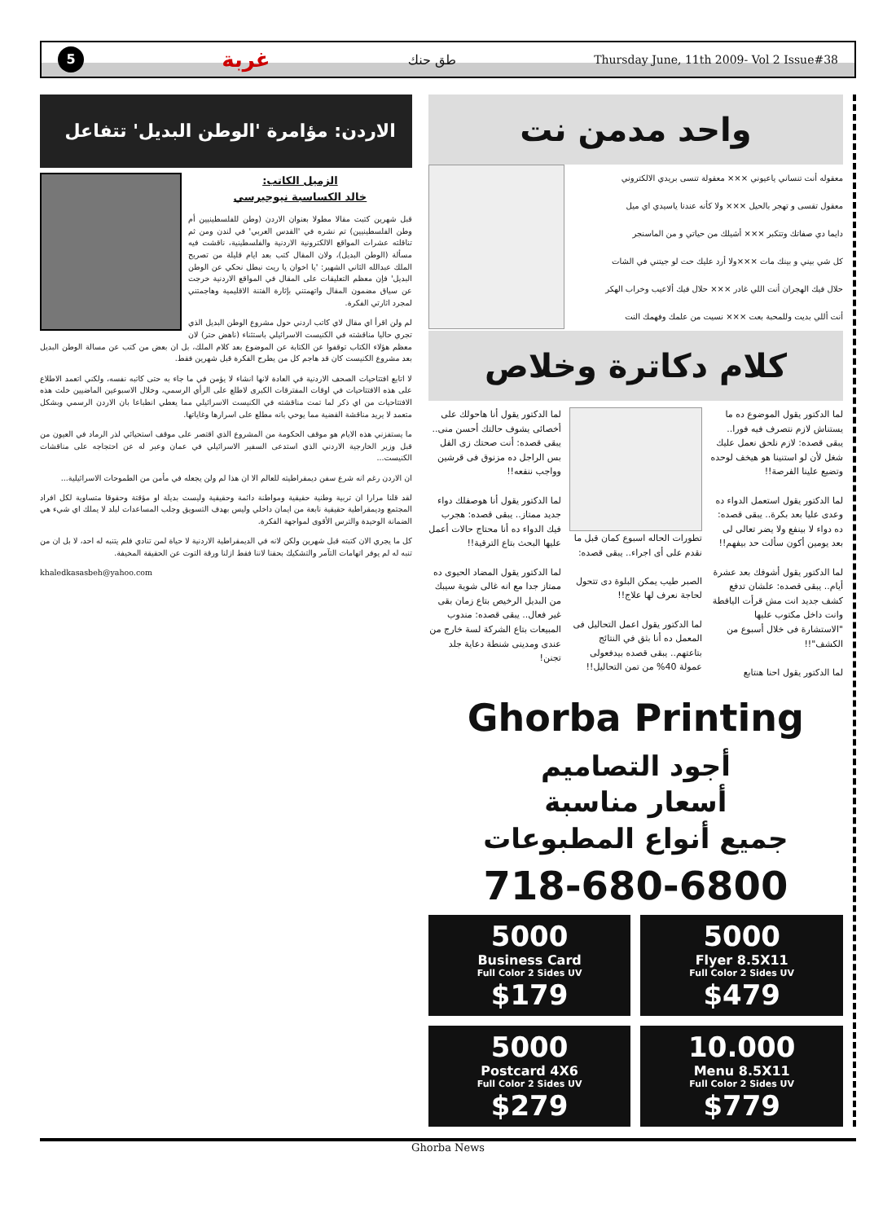5
غربة
طق حنك
Thursday June, 11th 2009- Vol 2 Issue#38
الاردن: مؤامرة 'الوطن البديل' تتفاعل
الزميل الكاتب:
خالد الكساسبة نيوجيرسي
قبل شهرين كتبت مقالا مطولا بعنوان الاردن (وطن للفلسطينيين أم وطن الفلسطينيين) تم نشره في 'القدس العربي' في لندن ومن ثم تناقلته عشرات المواقع الالكترونية الاردنية والفلسطينية، ناقشت فيه مسألة (الوطن البديل)، ولان المقال كتب بعد ايام قليلة من تصريح الملك عبدالله الثاني الشهير: 'يا اخوان يا ريت نبطل نحكي عن الوطن البديل' فإن معظم التعليقات على المقال في المواقع الاردنية خرجت عن سياق مضمون المقال واتهمتني بإثارة الفتنة الاقليمية وهاجمتني لمجرد اثارتي الفكرة.
لم ولن اقرأ اي مقال لاي كاتب اردني حول مشروع الوطن البديل الذي تجري حاليا مناقشته في الكنيست الاسرائيلي باستثناء (ناهض حتر) لان معظم هؤلاء الكتاب توقفوا عن الكتابة عن الموضوع بعد كلام الملك، بل ان بعض من كتب عن مسالة الوطن البديل بعد مشروع الكنيست كان قد هاجم كل من يطرح الفكرة قبل شهرين فقط.
لا اتابع افتتاحيات الصحف الاردنية في العادة لانها انشاء لا يؤمن في ما جاء به حتى كاتبه نفسه، ولكني اتعمد الاطلاع على هذه الافتتاحيات في اوقات المفترقات الكبرى لاطلع على الرأي الرسمي، وخلال الاسبوعين الماضيين خلت هذه الافتتاحيات من اي ذكر لما تمت مناقشته في الكنيست الاسرائيلي مما يعطي انطباعا بان الاردن الرسمي وبشكل متعمد لا يريد مناقشة القضية مما يوحي بانه مطلع على اسرارها وغاياتها.
ما يستفزني هذه الايام هو موقف الحكومة من المشروع الذي اقتصر على موقف استحيائي لذر الرماد في العيون من قبل وزير الخارجية الاردني الذي استدعى السفير الاسرائيلي في عمان وعبر له عن احتجاجه على مناقشات الكنيست...
ان الاردن رغم انه شرع سفن ديمقراطيته للعالم الا ان هذا لم ولن يجعله في مأمن من الطموحات الاسرائيلية...
لقد قلنا مرارا ان تربية وطنية حقيقية ومواطنة دائمة وحقيقية وليست بديلة او مؤقتة وحقوقا متساوية لكل افراد المجتمع وديمقراطية حقيقية نابعة من ايمان داخلي وليس بهدف التسويق وجلب المساعدات لبلد لا يملك اي شيء هي الضمانة الوحيدة والترس الأقوى لمواجهة الفكرة.
كل ما يجري الان كتبته قبل شهرين ولكن لانه في الديمقراطية الاردنية لا حياة لمن تنادي فلم يتنبه له احد، لا بل ان من تنبه له لم يوفر اتهامات التآمر والتشكيك بحقنا لاننا فقط ازلنا ورقة التوت عن الحقيقة المخيفة.
khaledkasasbeh@yahoo.com
واحد مدمن نت
معقوله أنت تنساني ياعيوني ××× معقولة تنسى بريدي الالكتروني
معقول تقسى و تهجر بالحيل ××× ولا كأنه عندنا ياسيدي اي ميل
دايما دي صفاتك وتتكبر ××× أشيلك من حياتي و من الماسنجر
كل شي بيني و بينك مات ×××ولا أرد عليك حت لو جيتني في الشات
حلال فيك الهجران أنت اللي غادر ××× حلال فيك ألاعيب وخراب الهكر
أنت أللي بديت وللمحبة بعت ××× نسيت من علمك وفهمك النت
كلام دكاترة وخلاص
لما الدكتور يقول الموضوع ده ما يستناش لازم نتصرف فيه فورا.. يبقى قصده: لازم نلحق نعمل عليك شغل لأن لو استنينا هو هيخف لوحده وتضيع علينا الفرصة!!
لما الدكتور يقول استعمل الدواء ده وعدى عليا بعد بكرة.. يبقى قصده: ده دواء لا بينفع ولا يضر تعالى لى بعد يومين أكون سألت حد بيفهم!!
لما الدكتور يقول أشوفك بعد عشرة أيام.. يبقى قصده: علشان تدفع كشف جديد انت مش قرأت اليافطة وانت داخل مكتوب عليها "الاستشارة فى خلال أسبوع من الكشف"!!
لما الدكتور يقول احنا هنتابع
تطورات الحاله اسبوع كمان قبل ما نقدم على أى اجراء.. يبقى قصده:
الصبر طيب يمكن البلوة دى تتحول لحاجة نعرف لها علاج!!
لما الدكتور يقول اعمل التحاليل فى المعمل ده أنا بثق في النتائج بتاعتهم.. يبقى قصده بيدفعولى عمولة 40% من تمن التحاليل!!
لما الدكتور يقول أنا هاحولك على أخصائى يشوف حالتك أحسن منى.. يبقى قصده: أنت صحتك زى الفل بس الراجل ده مزنوق فى قرشين وواجب ننفعه!!
لما الدكتور يقول أنا هوصفلك دواء جديد ممتاز.. يبقى قصده: هجرب فيك الدواء ده أنا محتاج حالات أعمل عليها البحث بتاع الترقية!!
لما الدكتور يقول المضاد الحيوى ده ممتاز جدا مع انه غالى شوية سيبك من البديل الرخيص بتاع زمان بقى غير فعال.. يبقى قصده: مندوب المبيعات بتاع الشركة لسة خارج من عندى ومدينى شنطة دعاية جلد تجنن!
Ghorba Printing
أجود التصاميم
أسعار مناسبة
جميع أنواع المطبوعات
718-680-6800
5000
Business Card
Full Color 2 Sides UV
$179
5000
Flyer 8.5X11
Full Color 2 Sides UV
$479
5000
Postcard 4X6
Full Color 2 Sides UV
$279
10.000
Menu 8.5X11
Full Color 2 Sides UV
$779
Ghorba News